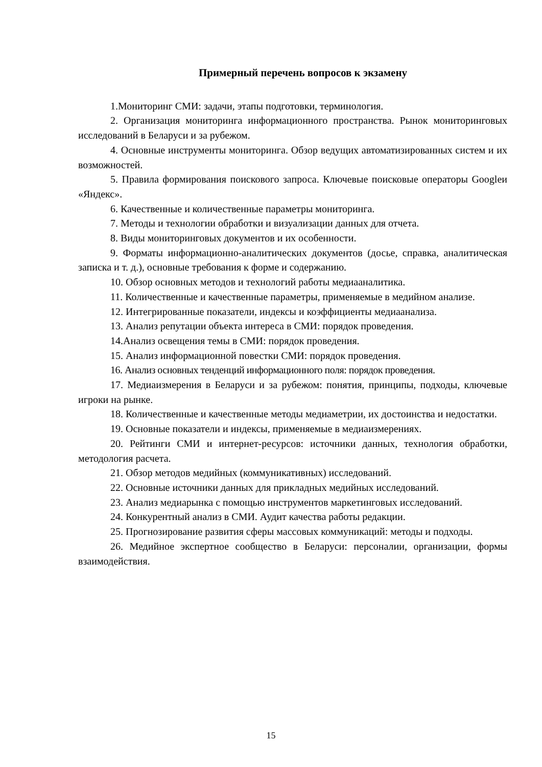Примерный перечень вопросов к экзамену
1.Мониторинг СМИ: задачи, этапы подготовки, терминология.
2. Организация мониторинга информационного пространства. Рынок мониторинговых исследований в Беларуси и за рубежом.
4. Основные инструменты мониторинга. Обзор ведущих автоматизированных систем и их возможностей.
5. Правила формирования поискового запроса. Ключевые поисковые операторы Googleи «Яндекс».
6. Качественные и количественные параметры мониторинга.
7. Методы и технологии обработки и визуализации данных для отчета.
8. Виды мониторинговых документов и их особенности.
9. Форматы информационно-аналитических документов (досье, справка, аналитическая записка и т. д.), основные требования к форме и содержанию.
10. Обзор основных методов и технологий работы медиааналитика.
11. Количественные и качественные параметры, применяемые в медийном анализе.
12. Интегрированные показатели, индексы и коэффициенты медиаанализа.
13. Анализ репутации объекта интереса в СМИ: порядок проведения.
14.Анализ освещения темы в СМИ: порядок проведения.
15. Анализ информационной повестки СМИ: порядок проведения.
16. Анализ основных тенденций информационного поля: порядок проведения.
17. Медиаизмерения в Беларуси и за рубежом: понятия, принципы, подходы, ключевые игроки на рынке.
18. Количественные и качественные методы медиаметрии, их достоинства и недостатки.
19. Основные показатели и индексы, применяемые в медиаизмерениях.
20. Рейтинги СМИ и интернет-ресурсов: источники данных, технология обработки, методология расчета.
21. Обзор методов медийных (коммуникативных) исследований.
22. Основные источники данных для прикладных медийных исследований.
23. Анализ медиарынка с помощью инструментов маркетинговых исследований.
24. Конкурентный анализ в СМИ. Аудит качества работы редакции.
25. Прогнозирование развития сферы массовых коммуникаций: методы и подходы.
26. Медийное экспертное сообщество в Беларуси: персоналии, организации, формы взаимодействия.
15